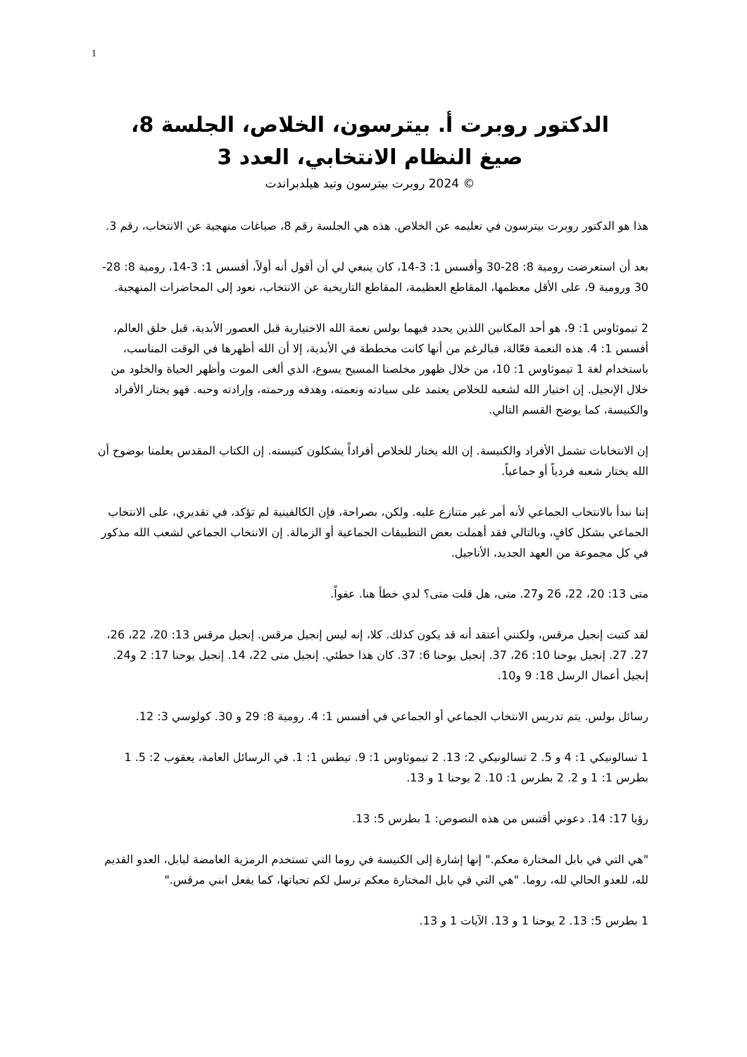1
الدكتور روبرت أ. بيترسون، الخلاص، الجلسة 8،
صيغ النظام الانتخابي، العدد 3
© 2024 روبرت بيترسون وتيد هيلدبراندت
هذا هو الدكتور روبرت بيترسون في تعليمه عن الخلاص. هذه هي الجلسة رقم 8، صياغات منهجية عن الانتخاب، رقم 3.
بعد أن استعرضت رومية 8: 28-30 وأفسس 1: 3-14، كان ينبغي لي أن أقول أنه أولاً، أفسس 1: 3-14، رومية 8: 28-30 ورومية 9، على الأقل معظمها، المقاطع العظيمة، المقاطع التاريخية عن الانتخاب، نعود إلى المحاضرات المنهجية.
2 تيموثاوس 1: 9، هو أحد المكانين اللذين يحدد فيهما بولس نعمة الله الاختيارية قبل العصور الأبدية، قبل خلق العالم، أفسس 1: 4. هذه النعمة فعّالة، فبالرغم من أنها كانت مخططة في الأبدية، إلا أن الله أظهرها في الوقت المناسب، باستخدام لغة 1 تيموثاوس 1: 10، من خلال ظهور مخلصنا المسيح يسوع، الذي ألغى الموت وأظهر الحياة والخلود من خلال الإنجيل. إن اختيار الله لشعبه للخلاص يعتمد على سيادته ونعمته، وهدفه ورحمته، وإرادته وحبه. فهو يختار الأفراد والكنيسة، كما يوضح القسم التالي.
إن الانتخابات تشمل الأفراد والكنيسة. إن الله يختار للخلاص أفراداً يشكلون كنيسته. إن الكتاب المقدس يعلمنا بوضوح أن الله يختار شعبه فردياً أو جماعياً.
إننا نبدأ بالانتخاب الجماعي لأنه أمر غير متنازع عليه. ولكن، بصراحة، فإن الكالفينية لم تؤكد، في تقديري، على الانتخاب الجماعي بشكل كافٍ، وبالتالي فقد أهملت بعض التطبيقات الجماعية أو الزمالة. إن الانتخاب الجماعي لشعب الله مذكور في كل مجموعة من العهد الجديد، الأناجيل.
متى 13: 20، 22، 26 و27. متى، هل قلت متى؟ لدي خطأ هنا. عفواً.
لقد كتبت إنجيل مرقس، ولكنني أعتقد أنه قد يكون كذلك. كلا، إنه ليس إنجيل مرقس. إنجيل مرقس 13: 20، 22، 26، 27. 27. إنجيل يوحنا 10: 26، 37. إنجيل يوحنا 6: 37. كان هذا خطئي. إنجيل متى 22، 14. إنجيل يوحنا 17: 2 و24. إنجيل أعمال الرسل 18: 9 و10.
رسائل بولس. يتم تدريس الانتخاب الجماعي أو الجماعي في أفسس 1: 4. رومية 8: 29 و 30. كولوسي 3: 12.
1 تسالونيكي 1: 4 و 5. 2 تسالونيكي 2: 13. 2 تيموثاوس 1: 9. تيطس 1: 1. في الرسائل العامة، يعقوب 2: 5. 1 بطرس 1: 1 و 2. 2 بطرس 1: 10. 2 يوحنا 1 و 13.
رؤيا 17: 14. دعوني أقتبس من هذه النصوص: 1 بطرس 5: 13.
"هي التي في بابل المختارة معكم." إنها إشارة إلى الكنيسة في روما التي تستخدم الرمزية الغامضة لبابل، العدو القديم لله، للعدو الحالي لله، روما. "هي التي في بابل المختارة معكم ترسل لكم تحياتها، كما يفعل ابني مرقس."
1 بطرس 5: 13. 2 يوحنا 1 و 13. الآيات 1 و 13.